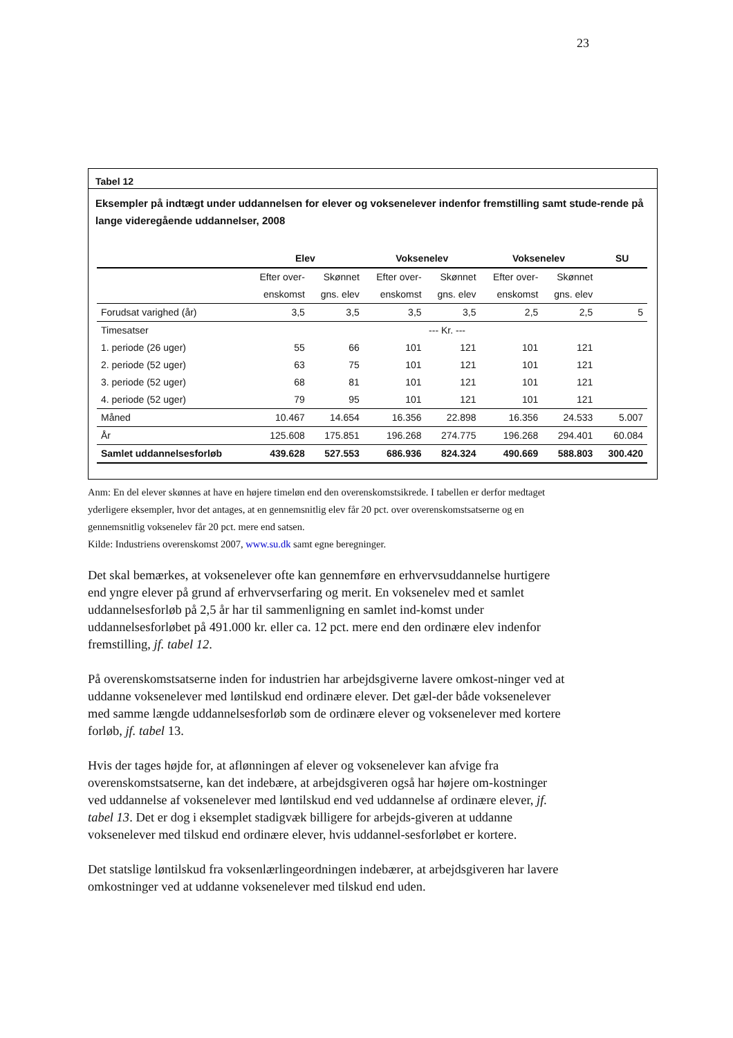23
Tabel 12
Eksempler på indtægt under uddannelsen for elever og voksenelever indenfor fremstilling samt stude-rende på lange videregående uddannelser, 2008
| | Elev | | Voksenelev | | Voksenelev | | SU |
| --- | --- | --- | --- | --- | --- | --- | --- |
| | Efter over- | Skønnet | Efter over- | Skønnet | Efter over- | Skønnet | |
| | enskomst | gns. elev | enskomst | gns. elev | enskomst | gns. elev | |
| Forudsat varighed (år) | 3,5 | 3,5 | 3,5 | 3,5 | 2,5 | 2,5 | 5 |
| Timesatser | --- Kr. --- | | | | | | |
| 1. periode (26 uger) | 55 | 66 | 101 | 121 | 101 | 121 | |
| 2. periode (52 uger) | 63 | 75 | 101 | 121 | 101 | 121 | |
| 3. periode (52 uger) | 68 | 81 | 101 | 121 | 101 | 121 | |
| 4. periode (52 uger) | 79 | 95 | 101 | 121 | 101 | 121 | |
| Måned | 10.467 | 14.654 | 16.356 | 22.898 | 16.356 | 24.533 | 5.007 |
| År | 125.608 | 175.851 | 196.268 | 274.775 | 196.268 | 294.401 | 60.084 |
| Samlet uddannelsesforløb | 439.628 | 527.553 | 686.936 | 824.324 | 490.669 | 588.803 | 300.420 |
Anm: En del elever skønnes at have en højere timeløn end den overenskomstsikrede. I tabellen er derfor medtaget yderligere eksempler, hvor det antages, at en gennemsnitlig elev får 20 pct. over overenskomstsatserne og en gennemsnitlig voksenelev får 20 pct. mere end satsen.
Kilde: Industriens overenskomst 2007, www.su.dk samt egne beregninger.
Det skal bemærkes, at voksenelever ofte kan gennemføre en erhvervsuddannelse hurtigere end yngre elever på grund af erhvervserfaring og merit. En voksenelev med et samlet uddannelsesforløb på 2,5 år har til sammenligning en samlet ind-komst under uddannelsesforløbet på 491.000 kr. eller ca. 12 pct. mere end den ordinære elev indenfor fremstilling, jf. tabel 12.
På overenskomstsatserne inden for industrien har arbejdsgiverne lavere omkost-ninger ved at uddanne voksenelever med løntilskud end ordinære elever. Det gæl-der både voksenelever med samme længde uddannelsesforløb som de ordinære elever og voksenelever med kortere forløb, jf. tabel 13.
Hvis der tages højde for, at aflønningen af elever og voksenelever kan afvige fra overenskomstsatserne, kan det indebære, at arbejdsgiveren også har højere om-kostninger ved uddannelse af voksenelever med løntilskud end ved uddannelse af ordinære elever, jf. tabel 13. Det er dog i eksemplet stadigvæk billigere for arbejds-giveren at uddanne voksenelever med tilskud end ordinære elever, hvis uddannel-sesforløbet er kortere.
Det statslige løntilskud fra voksenlærlingeordningen indebærer, at arbejdsgiveren har lavere omkostninger ved at uddanne voksenelever med tilskud end uden.